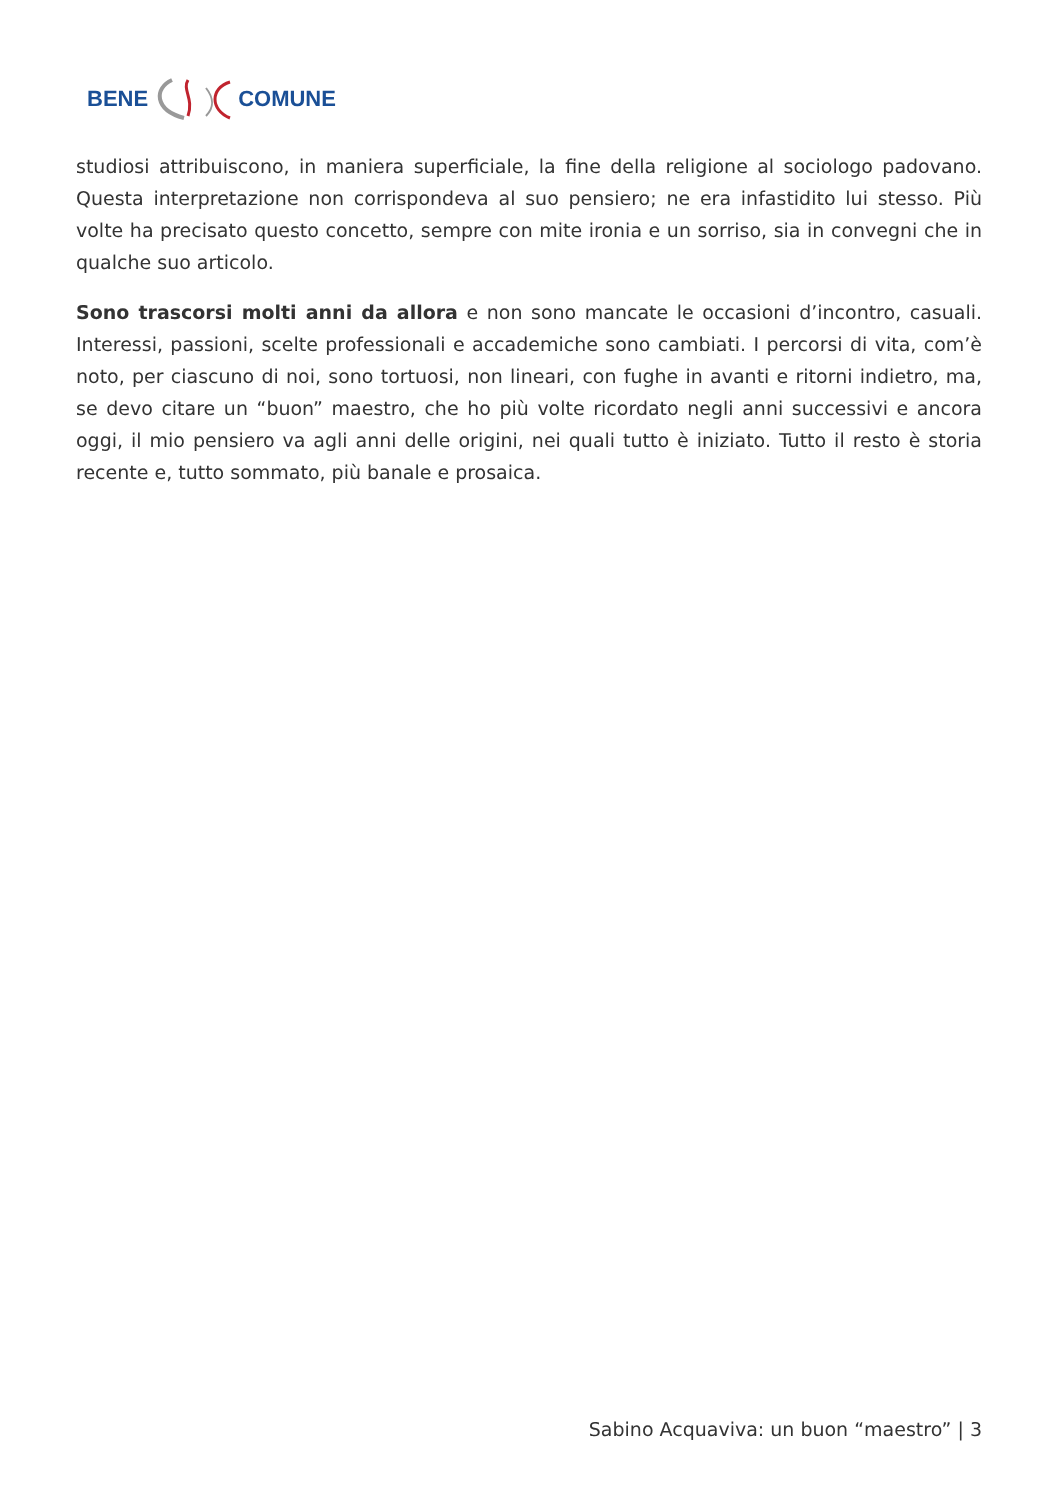BENE COMUNE
studiosi attribuiscono, in maniera superficiale, la fine della religione al sociologo padovano. Questa interpretazione non corrispondeva al suo pensiero; ne era infastidito lui stesso. Più volte ha precisato questo concetto, sempre con mite ironia e un sorriso, sia in convegni che in qualche suo articolo.
Sono trascorsi molti anni da allora e non sono mancate le occasioni d’incontro, casuali. Interessi, passioni, scelte professionali e accademiche sono cambiati. I percorsi di vita, com’è noto, per ciascuno di noi, sono tortuosi, non lineari, con fughe in avanti e ritorni indietro, ma, se devo citare un “buon” maestro, che ho più volte ricordato negli anni successivi e ancora oggi, il mio pensiero va agli anni delle origini, nei quali tutto è iniziato. Tutto il resto è storia recente e, tutto sommato, più banale e prosaica.
Sabino Acquaviva: un buon “maestro” | 3